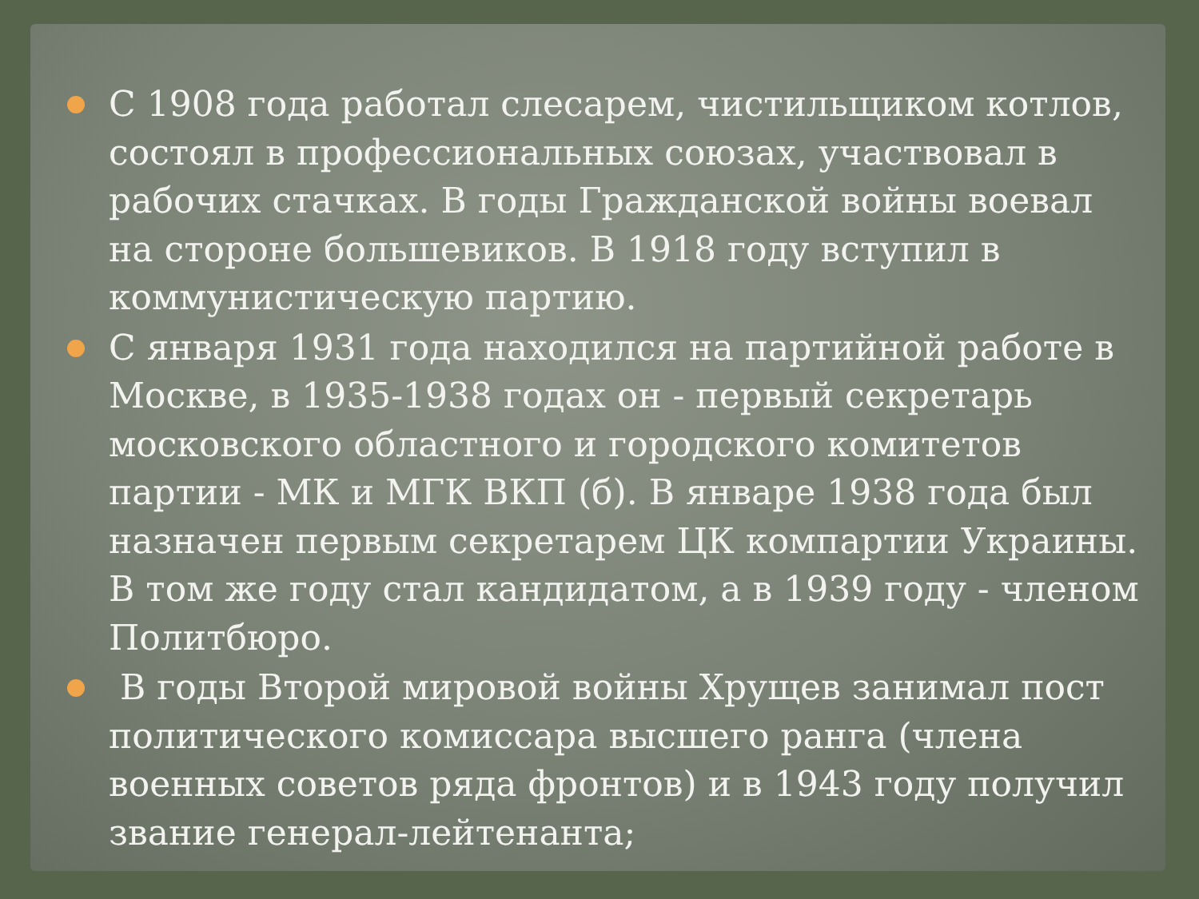С 1908 года работал слесарем, чистильщиком котлов, состоял в профессиональных союзах, участвовал в рабочих стачках. В годы Гражданской войны воевал на стороне большевиков. В 1918 году вступил в коммунистическую партию.
С января 1931 года находился на партийной работе в Москве, в 1935-1938 годах он - первый секретарь московского областного и городского комитетов партии - МК и МГК ВКП (б). В январе 1938 года был назначен первым секретарем ЦК компартии Украины. В том же году стал кандидатом, а в 1939 году - членом Политбюро.
В годы Второй мировой войны Хрущев занимал пост политического комиссара высшего ранга (члена военных советов ряда фронтов) и в 1943 году получил звание генерал-лейтенанта;